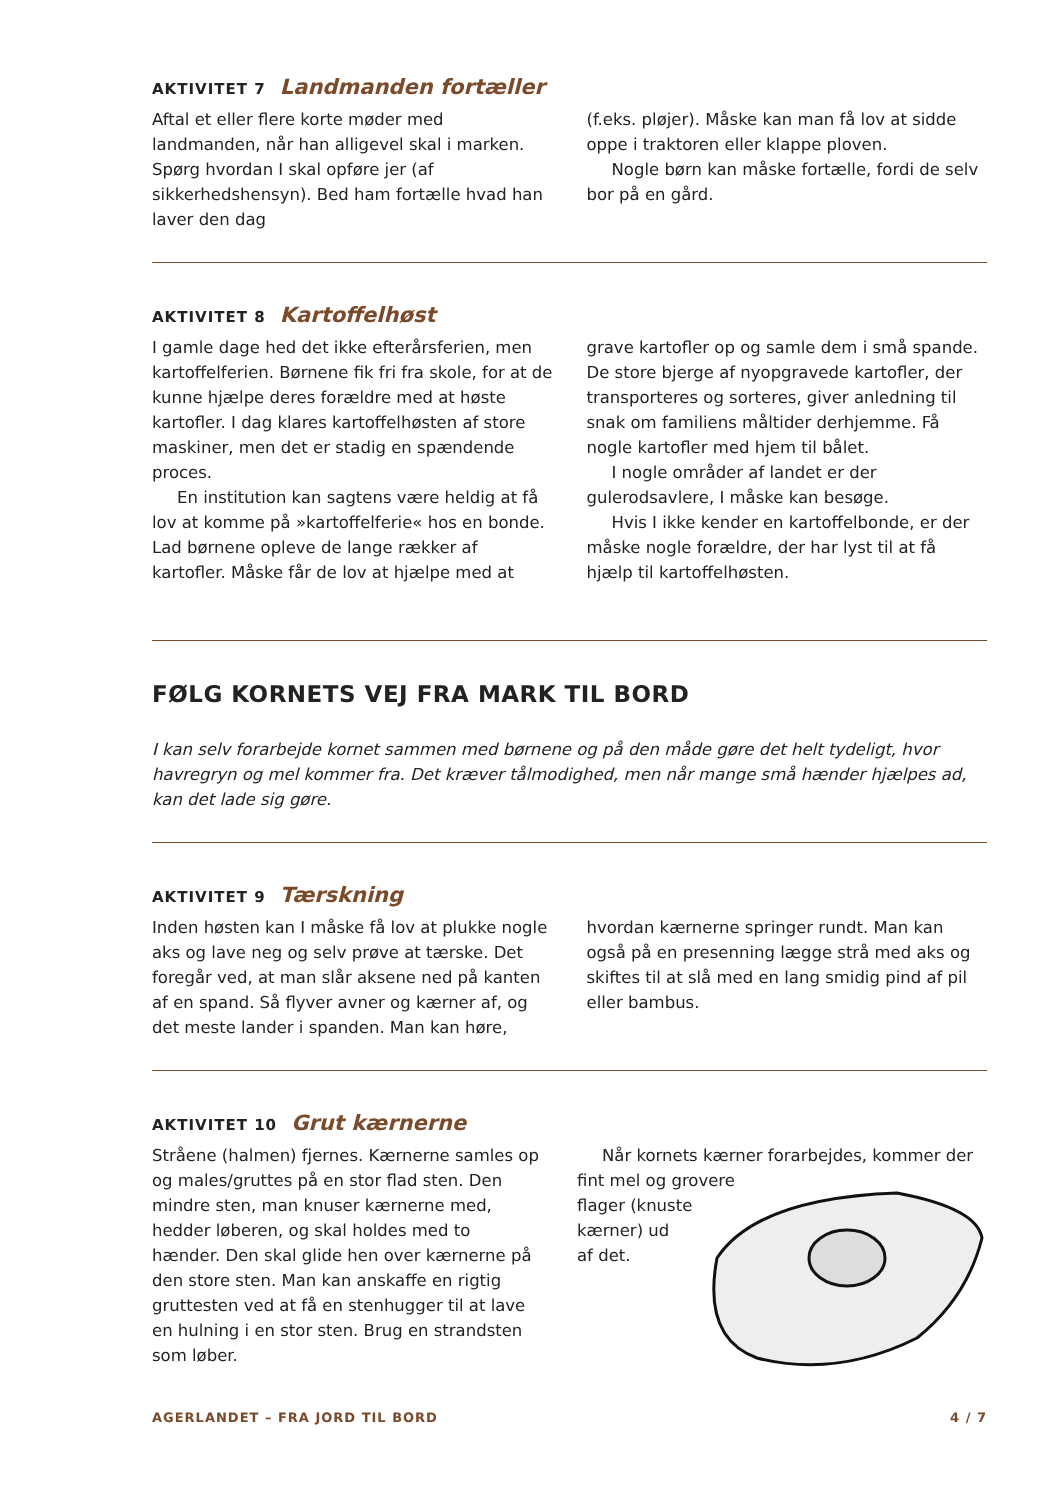AKTIVITET 7 Landmanden fortæller
Aftal et eller flere korte møder med landmanden, når han alligevel skal i marken. Spørg hvordan I skal opføre jer (af sikkerhedshensyn). Bed ham fortælle hvad han laver den dag
(f.eks. pløjer). Måske kan man få lov at sidde oppe i traktoren eller klappe ploven.
Nogle børn kan måske fortælle, fordi de selv bor på en gård.
AKTIVITET 8 Kartoffelhøst
I gamle dage hed det ikke efterårsferien, men kartoffelferien. Børnene fik fri fra skole, for at de kunne hjælpe deres forældre med at høste kartofler. I dag klares kartoffelhøsten af store maskiner, men det er stadig en spændende proces.
En institution kan sagtens være heldig at få lov at komme på »kartoffelferie« hos en bonde. Lad børnene opleve de lange rækker af kartofler. Måske får de lov at hjælpe med at
grave kartofler op og samle dem i små spande. De store bjerge af nyopgravede kartofler, der transporteres og sorteres, giver anledning til snak om familiens måltider derhjemme. Få nogle kartofler med hjem til bålet.
I nogle områder af landet er der gulerodsavlere, I måske kan besøge.
Hvis I ikke kender en kartoffelbonde, er der måske nogle forældre, der har lyst til at få hjælp til kartoffelhøsten.
FØLG KORNETS VEJ FRA MARK TIL BORD
I kan selv forarbejde kornet sammen med børnene og på den måde gøre det helt tydeligt, hvor havregryn og mel kommer fra. Det kræver tålmodighed, men når mange små hænder hjælpes ad, kan det lade sig gøre.
AKTIVITET 9 Tærskning
Inden høsten kan I måske få lov at plukke nogle aks og lave neg og selv prøve at tærske. Det foregår ved, at man slår aksene ned på kanten af en spand. Så flyver avner og kærner af, og det meste lander i spanden. Man kan høre,
hvordan kærnerne springer rundt. Man kan også på en presenning lægge strå med aks og skiftes til at slå med en lang smidig pind af pil eller bambus.
AKTIVITET 10 Grut kærnerne
Stråene (halmen) fjernes. Kærnerne samles op og males/gruttes på en stor flad sten. Den mindre sten, man knuser kærnerne med, hedder løberen, og skal holdes med to hænder. Den skal glide hen over kærnerne på den store sten. Man kan anskaffe en rigtig gruttesten ved at få en stenhugger til at lave en hulning i en stor sten. Brug en strandsten som løber.
Når kornets kærner forarbejdes, kommer der fint mel og grovere
flager (knuste
kærner) ud
af det.
AGERLANDET – FRA JORD TIL BORD 4 / 7